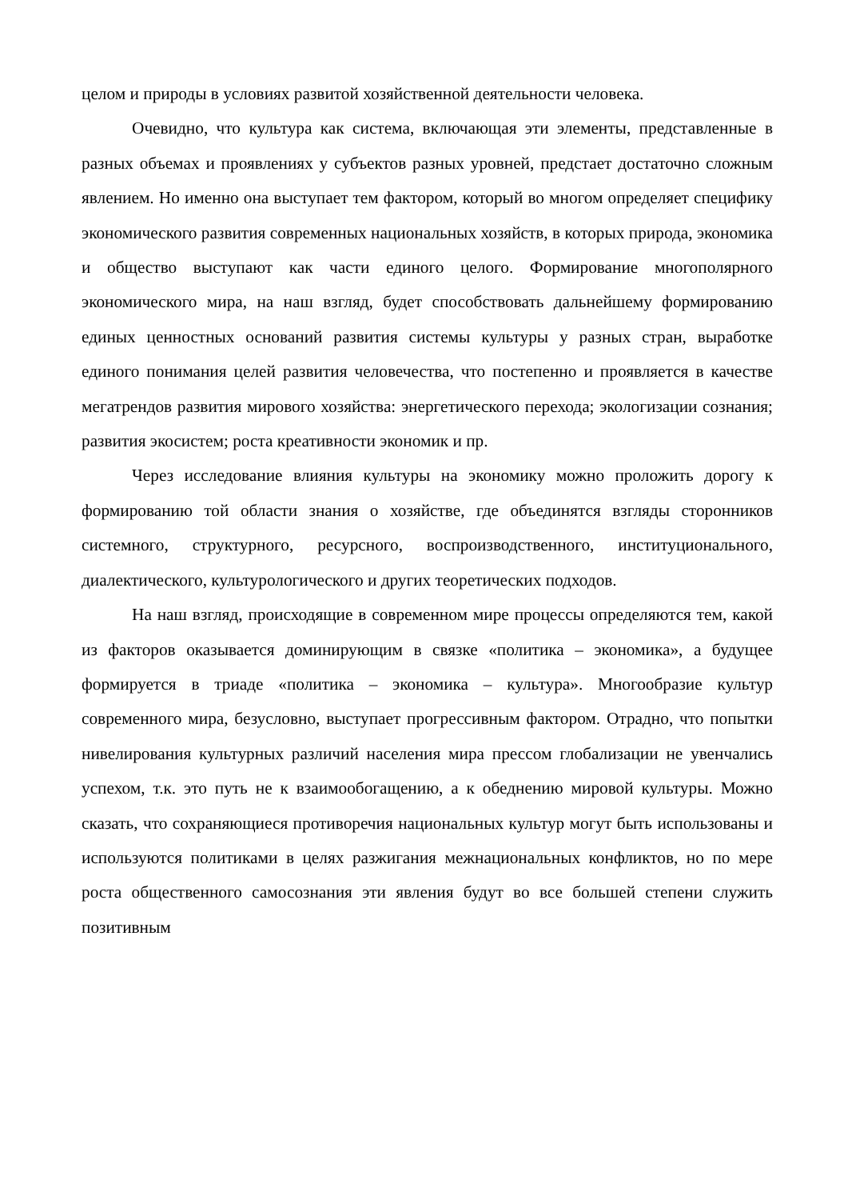целом и природы в условиях развитой хозяйственной деятельности человека.
Очевидно, что культура как система, включающая эти элементы, представленные в разных объемах и проявлениях у субъектов разных уровней, предстает достаточно сложным явлением. Но именно она выступает тем фактором, который во многом определяет специфику экономического развития современных национальных хозяйств, в которых природа, экономика и общество выступают как части единого целого. Формирование многополярного экономического мира, на наш взгляд, будет способствовать дальнейшему формированию единых ценностных оснований развития системы культуры у разных стран, выработке единого понимания целей развития человечества, что постепенно и проявляется в качестве мегатрендов развития мирового хозяйства: энергетического перехода; экологизации сознания; развития экосистем; роста креативности экономик и пр.
Через исследование влияния культуры на экономику можно проложить дорогу к формированию той области знания о хозяйстве, где объединятся взгляды сторонников системного, структурного, ресурсного, воспроизводственного, институционального, диалектического, культурологического и других теоретических подходов.
На наш взгляд, происходящие в современном мире процессы определяются тем, какой из факторов оказывается доминирующим в связке «политика – экономика», а будущее формируется в триаде «политика – экономика – культура». Многообразие культур современного мира, безусловно, выступает прогрессивным фактором. Отрадно, что попытки нивелирования культурных различий населения мира прессом глобализации не увенчались успехом, т.к. это путь не к взаимообогащению, а к обеднению мировой культуры. Можно сказать, что сохраняющиеся противоречия национальных культур могут быть использованы и используются политиками в целях разжигания межнациональных конфликтов, но по мере роста общественного самосознания эти явления будут во все большей степени служить позитивным